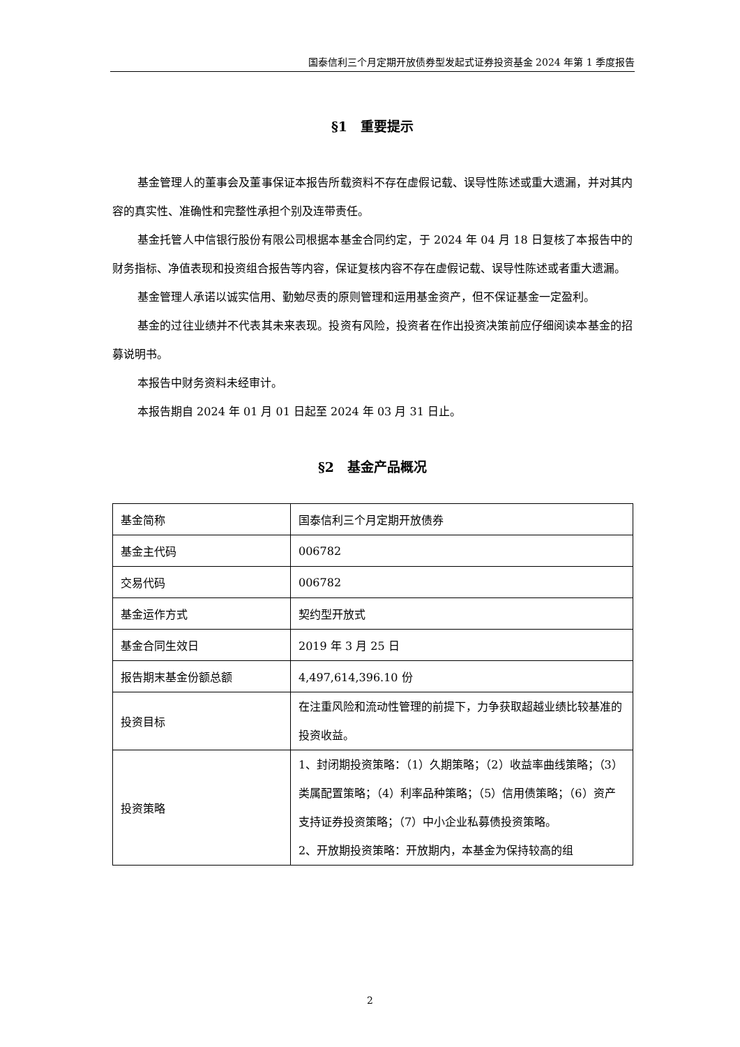国泰信利三个月定期开放债券型发起式证券投资基金 2024 年第 1 季度报告
§1　重要提示
基金管理人的董事会及董事保证本报告所载资料不存在虚假记载、误导性陈述或重大遗漏，并对其内容的真实性、准确性和完整性承担个别及连带责任。
基金托管人中信银行股份有限公司根据本基金合同约定，于 2024 年 04 月 18 日复核了本报告中的财务指标、净值表现和投资组合报告等内容，保证复核内容不存在虚假记载、误导性陈述或者重大遗漏。
基金管理人承诺以诚实信用、勤勉尽责的原则管理和运用基金资产，但不保证基金一定盈利。
基金的过往业绩并不代表其未来表现。投资有风险，投资者在作出投资决策前应仔细阅读本基金的招募说明书。
本报告中财务资料未经审计。
本报告期自 2024 年 01 月 01 日起至 2024 年 03 月 31 日止。
§2　基金产品概况
| 基金简称 | 国泰信利三个月定期开放债券 |
| 基金主代码 | 006782 |
| 交易代码 | 006782 |
| 基金运作方式 | 契约型开放式 |
| 基金合同生效日 | 2019 年 3 月 25 日 |
| 报告期末基金份额总额 | 4,497,614,396.10 份 |
| 投资目标 | 在注重风险和流动性管理的前提下，力争获取超越业绩比较基准的投资收益。 |
| 投资策略 | 1、封闭期投资策略：（1）久期策略；（2）收益率曲线策略；（3）类属配置策略；（4）利率品种策略；（5）信用债策略；（6）资产支持证券投资策略；（7）中小企业私募债投资策略。 2、开放期投资策略：开放期内，本基金为保持较高的组 |
2